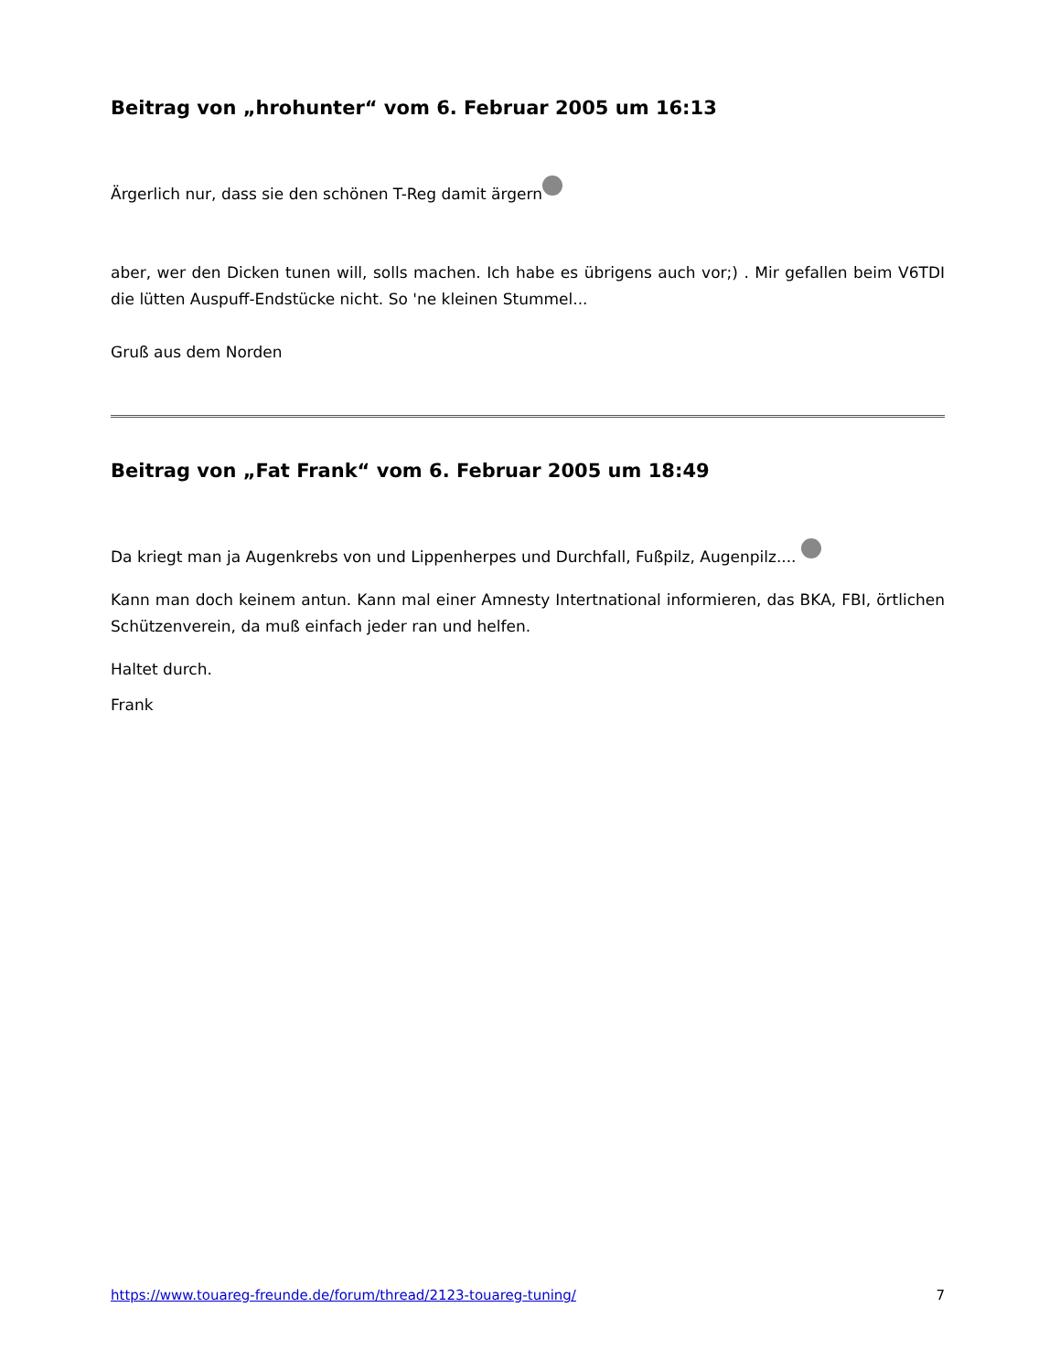Beitrag von „hrohunter“ vom 6. Februar 2005 um 16:13
Ärgerlich nur, dass sie den schönen T-Reg damit ärgern
aber, wer den Dicken tunen will, solls machen. Ich habe es übrigens auch vor;) . Mir gefallen beim V6TDI die lütten Auspuff-Endstücke nicht. So 'ne kleinen Stummel...
Gruß aus dem Norden
Beitrag von „Fat Frank“ vom 6. Februar 2005 um 18:49
Da kriegt man ja Augenkrebs von und Lippenherpes und Durchfall, Fußpilz, Augenpilz....
Kann man doch keinem antun. Kann mal einer Amnesty Intertnational informieren, das BKA, FBI, örtlichen Schützenverein, da muß einfach jeder ran und helfen.
Haltet durch.
Frank
https://www.touareg-freunde.de/forum/thread/2123-touareg-tuning/ 7